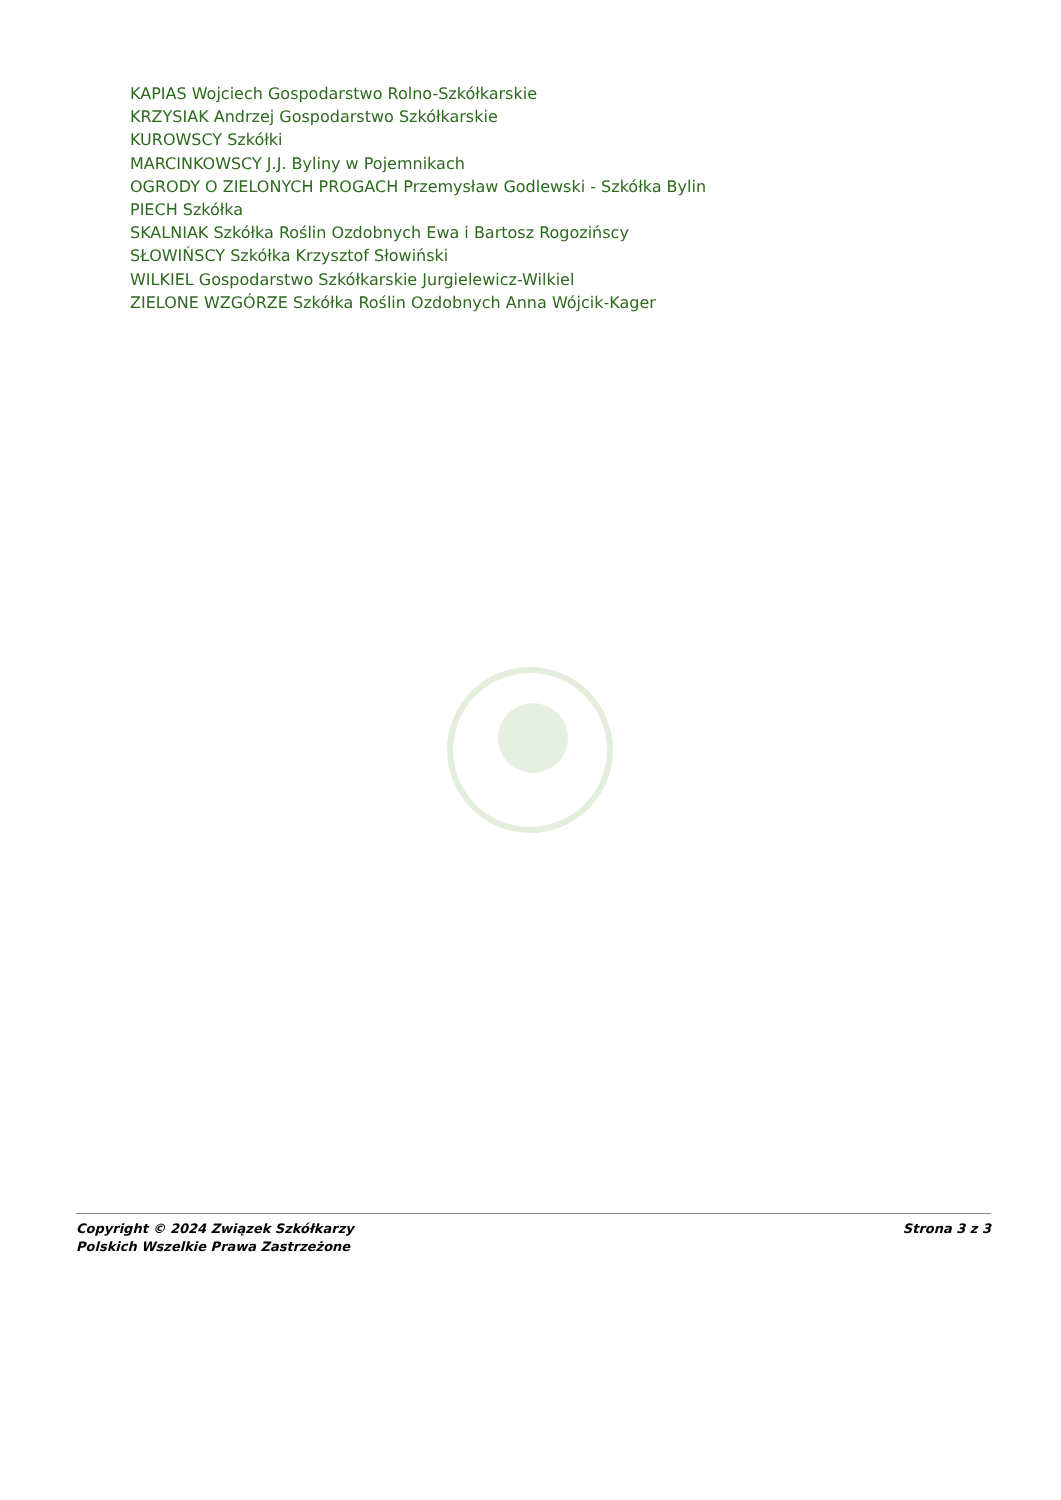KAPIAS Wojciech Gospodarstwo Rolno-Szkółkarskie
KRZYSIAK Andrzej Gospodarstwo Szkółkarskie
KUROWSCY Szkółki
MARCINKOWSCY J.J. Byliny w Pojemnikach
OGRODY O ZIELONYCH PROGACH Przemysław Godlewski - Szkółka Bylin
PIECH Szkółka
SKALNIAK Szkółka Roślin Ozdobnych Ewa i Bartosz Rogozińscy
SŁOWIŃSCY Szkółka Krzysztof Słowiński
WILKIEL Gospodarstwo Szkółkarskie Jurgielewicz-Wilkiel
ZIELONE WZGÓRZE Szkółka Roślin Ozdobnych Anna Wójcik-Kager
Copyright © 2024 Związek Szkółkarzy
Polskich Wszelkie Prawa Zastrzeżone
Strona 3 z 3